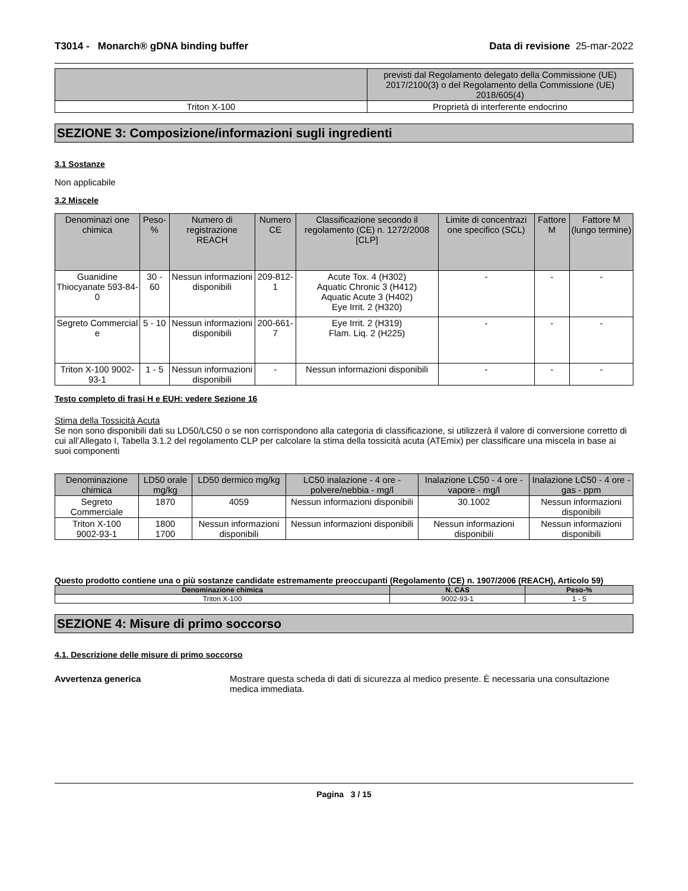T3014 - Monarch® gDNA binding buffer Data di revisione 25-mar-2022
| | previsti dal Regolamento delegato della Commissione (UE) 2017/2100(3) o del Regolamento della Commissione (UE) 2018/605(4) |
| Triton X-100 | Proprietà di interferente endocrino |
SEZIONE 3: Composizione/informazioni sugli ingredienti
3.1 Sostanze
Non applicabile
3.2 Miscele
| Denominazi one chimica | Peso-% | Numero di registrazione REACH | Numero CE | Classificazione secondo il regolamento (CE) n. 1272/2008 [CLP] | Limite di concentrazi one specifico (SCL) | Fattore M | Fattore M (lungo termine) |
| --- | --- | --- | --- | --- | --- | --- | --- |
| Guanidine Thiocyanate 593-84-0 | 30 - 60 | Nessun informazioni disponibili | 209-812-1 | Acute Tox. 4 (H302) Aquatic Chronic 3 (H412) Aquatic Acute 3 (H402) Eye Irrit. 2 (H320) | - | - | - |
| Segreto Commercial e | 5 - 10 | Nessun informazioni disponibili | 200-661-7 | Eye Irrit. 2 (H319) Flam. Liq. 2 (H225) | - | - | - |
| Triton X-100 9002-93-1 | 1 - 5 | Nessun informazioni disponibili | - | Nessun informazioni disponibili | - | - | - |
Testo completo di frasi H e EUH: vedere Sezione 16
Stima della Tossicità Acuta
Se non sono disponibili dati su LD50/LC50 o se non corrispondono alla categoria di classificazione, si utilizzerà il valore di conversione corretto di cui all’Allegato I, Tabella 3.1.2 del regolamento CLP per calcolare la stima della tossicità acuta (ATEmix) per classificare una miscela in base ai suoi componenti
| Denominazione chimica | LD50 orale mg/kg | LD50 dermico mg/kg | LC50 inalazione - 4 ore - polvere/nebbia - mg/l | Inalazione LC50 - 4 ore - vapore - mg/l | Inalazione LC50 - 4 ore - gas - ppm |
| --- | --- | --- | --- | --- | --- |
| Segreto Commerciale | 1870 | 4059 | Nessun informazioni disponibili | 30.1002 | Nessun informazioni disponibili |
| Triton X-100 9002-93-1 | 1800 1700 | Nessun informazioni disponibili | Nessun informazioni disponibili | Nessun informazioni disponibili | Nessun informazioni disponibili |
Questo prodotto contiene una o più sostanze candidate estremamente preoccupanti (Regolamento (CE) n. 1907/2006 (REACH), Articolo 59)
| Denominazione chimica | N. CAS | Peso-% |
| --- | --- | --- |
| Triton X-100 | 9002-93-1 | 1 - 5 |
SEZIONE 4: Misure di primo soccorso
4.1. Descrizione delle misure di primo soccorso
Avvertenza generica Mostrare questa scheda di dati di sicurezza al medico presente. È necessaria una consultazione medica immediata.
Pagina 3 / 15